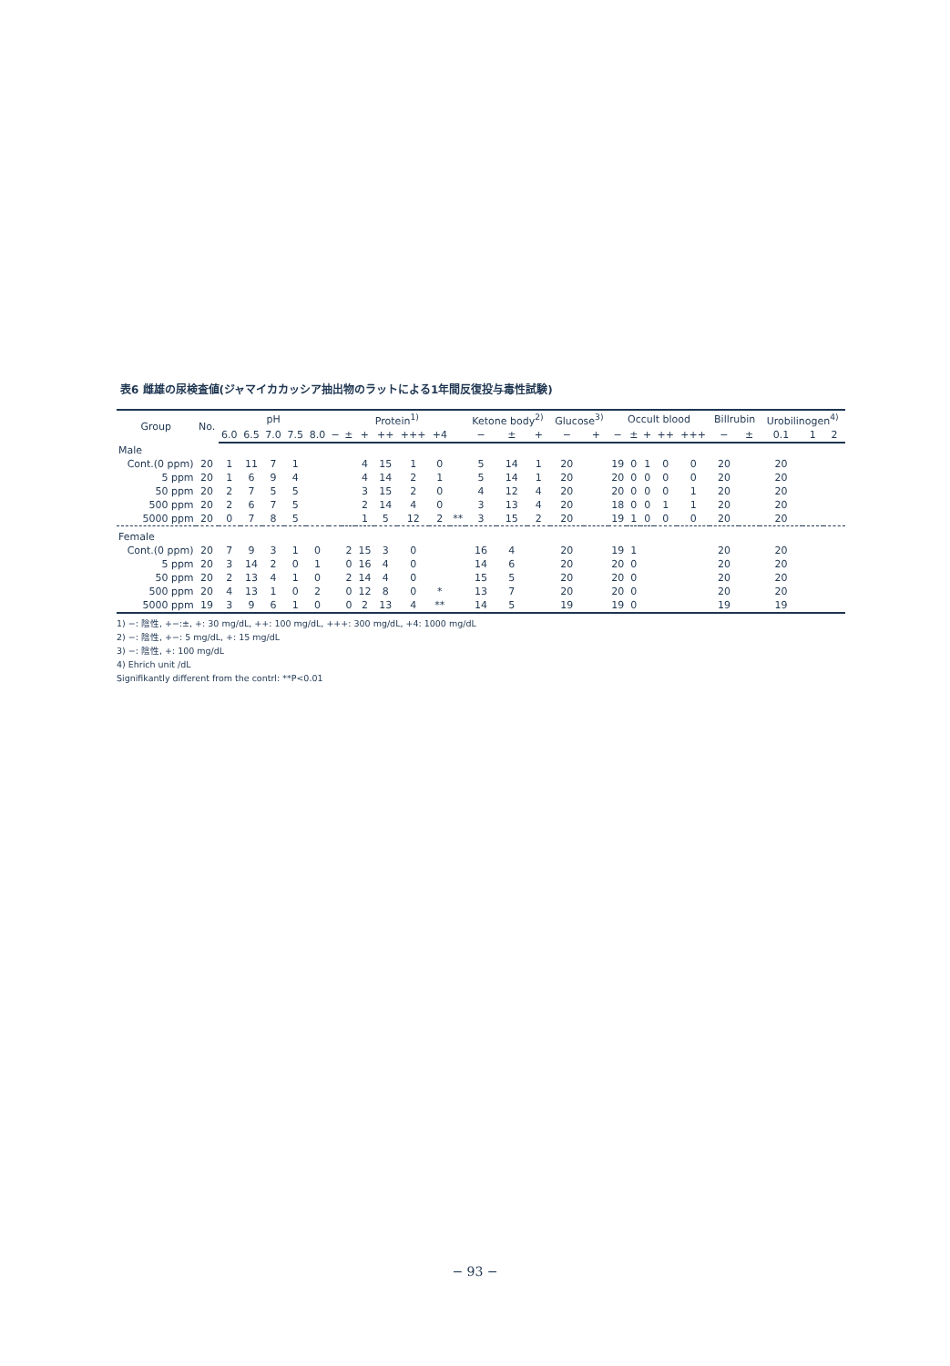表6 雌雄の尿検査値(ジャマイカカッシア抽出物のラットによる1年間反復投与毒性試験)
| Group | No. | pH | | | | | Protein<sup>1)</sup> | | | | | | | Ketone body<sup>2)</sup> | | | Glucose<sup>3)</sup> | | Occult blood | | | | | Billrubin | | Urobilinogen<sup>4)</sup> | | |
| --- | --- | --- | --- | --- | --- | --- | --- | --- | --- | --- | --- | --- | --- | --- | --- | --- | --- | --- | --- | --- | --- | --- | --- | --- | --- | --- | --- | --- |
| | | 6.0 | 6.5 | 7.0 | 7.5 | 8.0 | − | ± | + | ++ | +++ | +4 | | − | ± | + | − | + | − | ± | + | ++ | +++ | − | ± | 0.1 | 1 | 2 |
| Male | | | | | | | | | | | | | | | | | | | | | | | | | | | | |
| Cont.(0 ppm) | 20 | 1 | 11 | 7 | 1 | | | | 4 | 15 | 1 | 0 | | 5 | 14 | 1 | 20 | | 19 | 0 | 1 | 0 | 0 | 20 | | 20 | | |
| 5 ppm | 20 | 1 | 6 | 9 | 4 | | | | 4 | 14 | 2 | 1 | | 5 | 14 | 1 | 20 | | 20 | 0 | 0 | 0 | 0 | 20 | | 20 | | |
| 50 ppm | 20 | 2 | 7 | 5 | 5 | | | | 3 | 15 | 2 | 0 | | 4 | 12 | 4 | 20 | | 20 | 0 | 0 | 0 | 1 | 20 | | 20 | | |
| 500 ppm | 20 | 2 | 6 | 7 | 5 | | | | 2 | 14 | 4 | 0 | | 3 | 13 | 4 | 20 | | 18 | 0 | 0 | 1 | 1 | 20 | | 20 | | |
| 5000 ppm | 20 | 0 | 7 | 8 | 5 | | | | 1 | 5 | 12 | 2 | ** | 3 | 15 | 2 | 20 | | 19 | 1 | 0 | 0 | 0 | 20 | | 20 | | |
| Female | | | | | | | | | | | | | | | | | | | | | | | | | | | | |
| Cont.(0 ppm) | 20 | 7 | 9 | 3 | 1 | 0 | | 2 | 15 | 3 | 0 | | | 16 | 4 | | 20 | | 19 | 1 | | | | 20 | | 20 | | |
| 5 ppm | 20 | 3 | 14 | 2 | 0 | 1 | | 0 | 16 | 4 | 0 | | | 14 | 6 | | 20 | | 20 | 0 | | | | 20 | | 20 | | |
| 50 ppm | 20 | 2 | 13 | 4 | 1 | 0 | | 2 | 14 | 4 | 0 | | | 15 | 5 | | 20 | | 20 | 0 | | | | 20 | | 20 | | |
| 500 ppm | 20 | 4 | 13 | 1 | 0 | 2 | | 0 | 12 | 8 | 0 | * | | 13 | 7 | | 20 | | 20 | 0 | | | | 20 | | 20 | | |
| 5000 ppm | 19 | 3 | 9 | 6 | 1 | 0 | | 0 | 2 | 13 | 4 | ** | | 14 | 5 | | 19 | | 19 | 0 | | | | 19 | | 19 | | |
1) −: 陰性, +−:±, +: 30 mg/dL, ++: 100 mg/dL, +++: 300 mg/dL, +4: 1000 mg/dL
2) −: 陰性, +−: 5 mg/dL, +: 15 mg/dL
3) −: 陰性, +: 100 mg/dL
4) Ehrich unit /dL
Signifikantly different from the contrl: **P<0.01
− 93 −